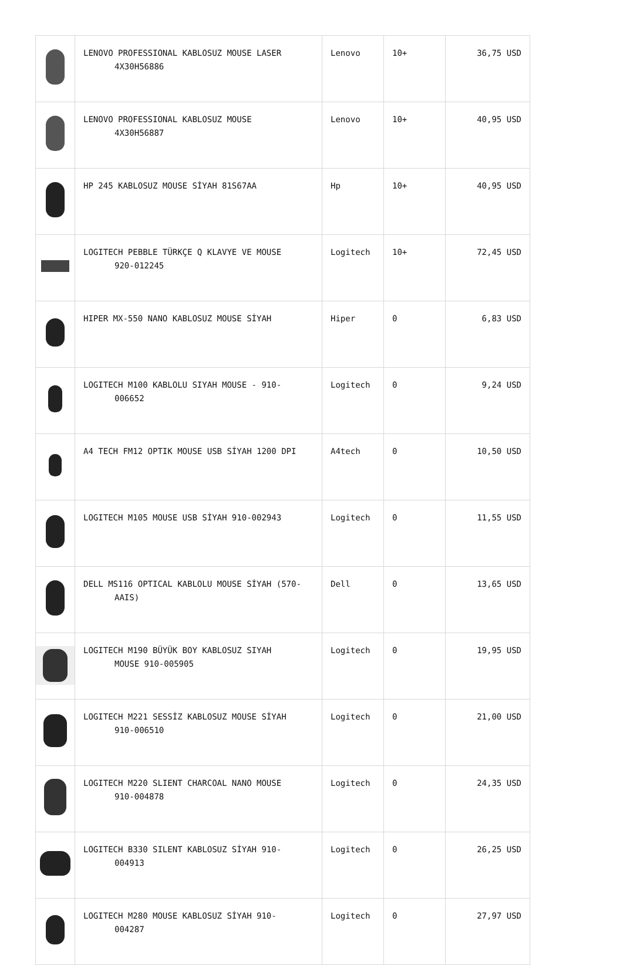| | LENOVO PROFESSIONAL KABLOSUZ MOUSE LASER 4X30H56886 | Lenovo | 10+ | 36,75 USD |
| | LENOVO PROFESSIONAL KABLOSUZ MOUSE 4X30H56887 | Lenovo | 10+ | 40,95 USD |
| | HP 245 KABLOSUZ MOUSE SİYAH 81S67AA | Hp | 10+ | 40,95 USD |
| | LOGITECH PEBBLE TÜRKÇE Q KLAVYE VE MOUSE 920-012245 | Logitech | 10+ | 72,45 USD |
| | HIPER MX-550 NANO KABLOSUZ MOUSE SİYAH | Hiper | 0 | 6,83 USD |
| | LOGITECH M100 KABLOLU SIYAH MOUSE - 910- 006652 | Logitech | 0 | 9,24 USD |
| | A4 TECH FM12 OPTIK MOUSE USB SİYAH 1200 DPI | A4tech | 0 | 10,50 USD |
| | LOGITECH M105 MOUSE USB SİYAH 910-002943 | Logitech | 0 | 11,55 USD |
| | DELL MS116 OPTICAL KABLOLU MOUSE SİYAH (570- AAIS) | Dell | 0 | 13,65 USD |
| | LOGITECH M190 BÜYÜK BOY KABLOSUZ SIYAH MOUSE 910-005905 | Logitech | 0 | 19,95 USD |
| | LOGITECH M221 SESSİZ KABLOSUZ MOUSE SİYAH 910-006510 | Logitech | 0 | 21,00 USD |
| | LOGITECH M220 SLIENT CHARCOAL NANO MOUSE 910-004878 | Logitech | 0 | 24,35 USD |
| | LOGITECH B330 SILENT KABLOSUZ SİYAH 910- 004913 | Logitech | 0 | 26,25 USD |
| | LOGITECH M280 MOUSE KABLOSUZ SİYAH 910- 004287 | Logitech | 0 | 27,97 USD |